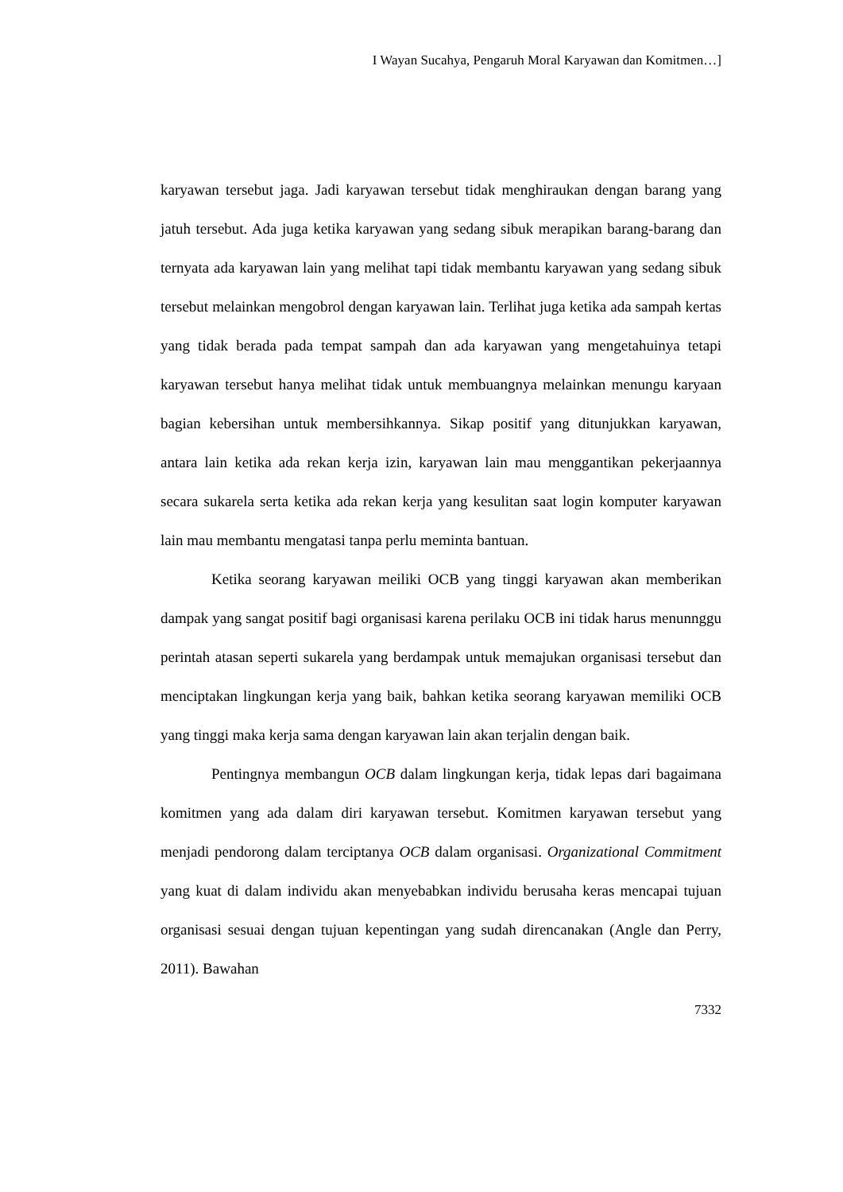I Wayan Sucahya, Pengaruh Moral Karyawan dan Komitmen…]
karyawan tersebut jaga. Jadi karyawan tersebut tidak menghiraukan dengan barang yang jatuh tersebut. Ada juga ketika karyawan yang sedang sibuk merapikan barang-barang dan ternyata ada karyawan lain yang melihat tapi tidak membantu karyawan yang sedang sibuk tersebut melainkan mengobrol dengan karyawan lain. Terlihat juga ketika ada sampah kertas yang tidak berada pada tempat sampah dan ada karyawan yang mengetahuinya tetapi karyawan tersebut hanya melihat tidak untuk membuangnya melainkan menungu karyaan bagian kebersihan untuk membersihkannya. Sikap positif yang ditunjukkan karyawan, antara lain ketika ada rekan kerja izin, karyawan lain mau menggantikan pekerjaannya secara sukarela serta ketika ada rekan kerja yang kesulitan saat login komputer karyawan lain mau membantu mengatasi tanpa perlu meminta bantuan.
Ketika seorang karyawan meiliki OCB yang tinggi karyawan akan memberikan dampak yang sangat positif bagi organisasi karena perilaku OCB ini tidak harus menunnggu perintah atasan seperti sukarela yang berdampak untuk memajukan organisasi tersebut dan menciptakan lingkungan kerja yang baik, bahkan ketika seorang karyawan memiliki OCB yang tinggi maka kerja sama dengan karyawan lain akan terjalin dengan baik.
Pentingnya membangun OCB dalam lingkungan kerja, tidak lepas dari bagaimana komitmen yang ada dalam diri karyawan tersebut. Komitmen karyawan tersebut yang menjadi pendorong dalam terciptanya OCB dalam organisasi. Organizational Commitment yang kuat di dalam individu akan menyebabkan individu berusaha keras mencapai tujuan organisasi sesuai dengan tujuan kepentingan yang sudah direncanakan (Angle dan Perry, 2011). Bawahan
7332